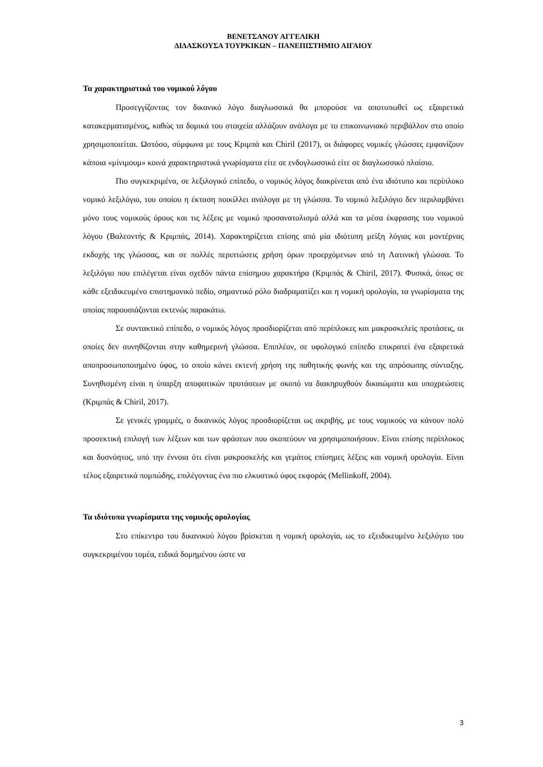ΒΕΝΕΤΣΑΝΟΥ ΑΓΓΕΛΙΚΗ
ΔΙΔΑΣΚΟΥΣΑ ΤΟΥΡΚΙΚΩΝ – ΠΑΝΕΠΙΣΤΗΜΙΟ ΑΙΓΑΙΟΥ
Τα χαρακτηριστικά του νομικού λόγου
Προσεγγίζοντας τον δικανικό λόγο διαγλωσσικά θα μπορούσε να αποτυπωθεί ως εξαιρετικά κατακερματισμένος, καθώς τα δομικά του στοιχεία αλλάζουν ανάλογα με το επικοινωνιακό περιβάλλον στο οποίο χρησιμοποιείται. Ωστόσο, σύμφωνα με τους Κριμπά και Chiril (2017), οι διάφορες νομικές γλώσσες εμφανίζουν κάποια «μίνιμουμ» κοινά χαρακτηριστικά γνωρίσματα είτε σε ενδογλωσσικό είτε σε διαγλωσσικό πλαίσιο.
Πιο συγκεκριμένα, σε λεξιλογικό επίπεδο, ο νομικός λόγος διακρίνεται από ένα ιδιότυπο και περίπλοκο νομικό λεξιλόγιο, του οποίου η έκταση ποικίλλει ανάλογα με τη γλώσσα. Το νομικό λεξιλόγιο δεν περιλαμβάνει μόνο τους νομικούς όρους και τις λέξεις με νομικό προσανατολισμό αλλά και τα μέσα έκφρασης του νομικού λόγου (Βαλεοντής & Κριμπάς, 2014). Χαρακτηρίζεται επίσης από μία ιδιότυπη μείξη λόγιας και μοντέρνας εκδοχής της γλώσσας, και σε πολλές περιπτώσεις χρήση όρων προερχόμενων από τη Λατινική γλώσσα. Το λεξιλόγιο που επιλέγεται είναι σχεδόν πάντα επίσημου χαρακτήρα (Κριμπάς & Chiril, 2017). Φυσικά, όπως σε κάθε εξειδικευμένο επιστημονικό πεδίο, σημαντικό ρόλο διαδραματίζει και η νομική ορολογία, τα γνωρίσματα της οποίας παρουσιάζονται εκτενώς παρακάτω.
Σε συντακτικό επίπεδο, ο νομικός λόγος προσδιορίζεται από περίπλοκες και μακροσκελείς προτάσεις, οι οποίες δεν συνηθίζονται στην καθημερινή γλώσσα. Επιπλέον, σε υφολογικό επίπεδο επικρατεί ένα εξαιρετικά αποπροσωποποιημένο ύφος, το οποίο κάνει εκτενή χρήση της παθητικής φωνής και της απρόσωπης σύνταξης. Συνηθισμένη είναι η ύπαρξη αποφατικών προτάσεων με σκοπό να διακηρυχθούν δικαιώματα και υποχρεώσεις (Κριμπάς & Chiril, 2017).
Σε γενικές γραμμές, ο δικανικός λόγος προσδιορίζεται ως ακριβής, με τους νομικούς να κάνουν πολύ προσεκτική επιλογή των λέξεων και των φράσεων που σκοπεύουν να χρησιμοποιήσουν. Είναι επίσης περίπλοκος και δυσνόητος, υπό την έννοια ότι είναι μακροσκελής και γεμάτος επίσημες λέξεις και νομική ορολογία. Είναι τέλος εξαιρετικά πομπώδης, επιλέγοντας ένα πιο ελκυστικό ύφος εκφοράς (Mellinkoff, 2004).
Τα ιδιότυπα γνωρίσματα της νομικής ορολογίας
Στο επίκεντρο του δικανικού λόγου βρίσκεται η νομική ορολογία, ως το εξειδικευμένο λεξιλόγιο του συγκεκριμένου τομέα, ειδικά δομημένου ώστε να
3